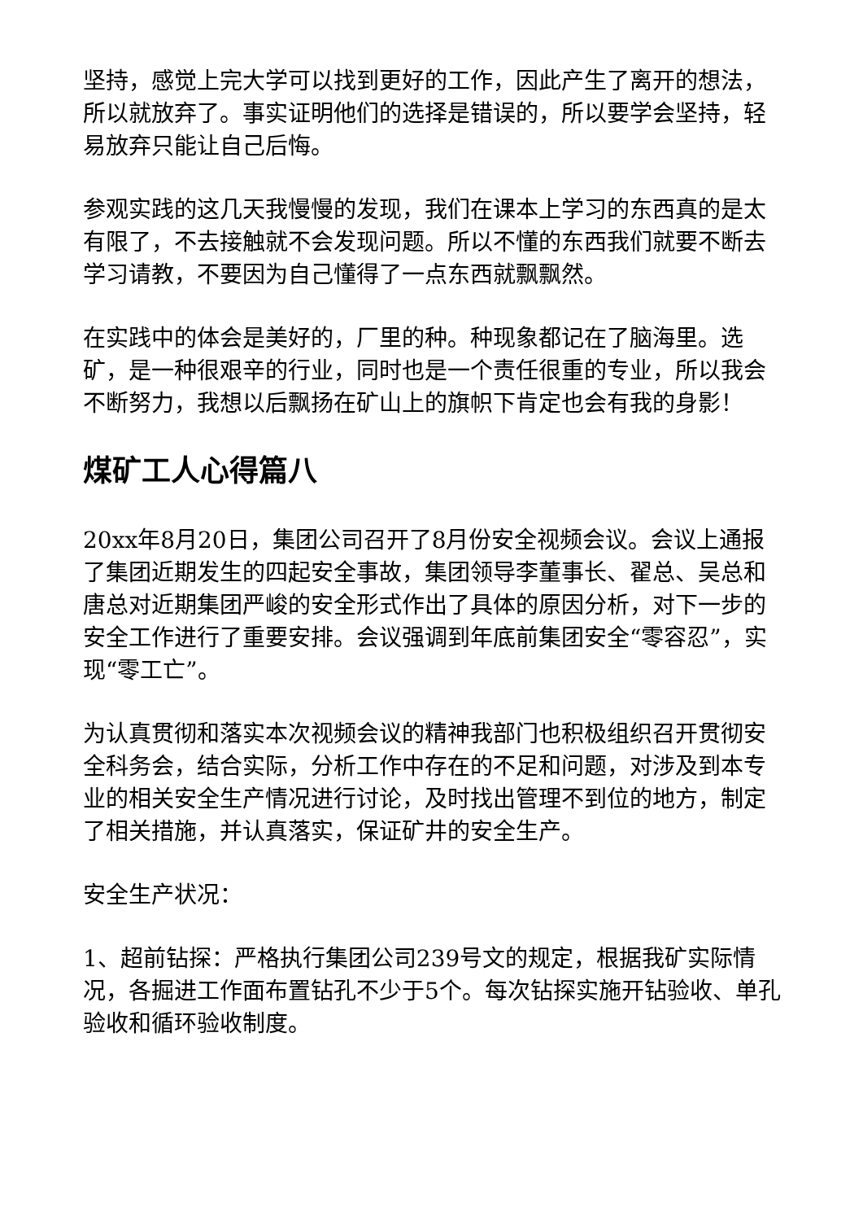坚持，感觉上完大学可以找到更好的工作，因此产生了离开的想法，所以就放弃了。事实证明他们的选择是错误的，所以要学会坚持，轻易放弃只能让自己后悔。
参观实践的这几天我慢慢的发现，我们在课本上学习的东西真的是太有限了，不去接触就不会发现问题。所以不懂的东西我们就要不断去学习请教，不要因为自己懂得了一点东西就飘飘然。
在实践中的体会是美好的，厂里的种。种现象都记在了脑海里。选矿，是一种很艰辛的行业，同时也是一个责任很重的专业，所以我会不断努力，我想以后飘扬在矿山上的旗帜下肯定也会有我的身影！
煤矿工人心得篇八
20xx年8月20日，集团公司召开了8月份安全视频会议。会议上通报了集团近期发生的四起安全事故，集团领导李董事长、翟总、吴总和唐总对近期集团严峻的安全形式作出了具体的原因分析，对下一步的安全工作进行了重要安排。会议强调到年底前集团安全“零容忍”，实现“零工亡”。
为认真贯彻和落实本次视频会议的精神我部门也积极组织召开贯彻安全科务会，结合实际，分析工作中存在的不足和问题，对涉及到本专业的相关安全生产情况进行讨论，及时找出管理不到位的地方，制定了相关措施，并认真落实，保证矿井的安全生产。
安全生产状况：
1、超前钻探：严格执行集团公司239号文的规定，根据我矿实际情况，各掘进工作面布置钻孔不少于5个。每次钻探实施开钻验收、单孔验收和循环验收制度。